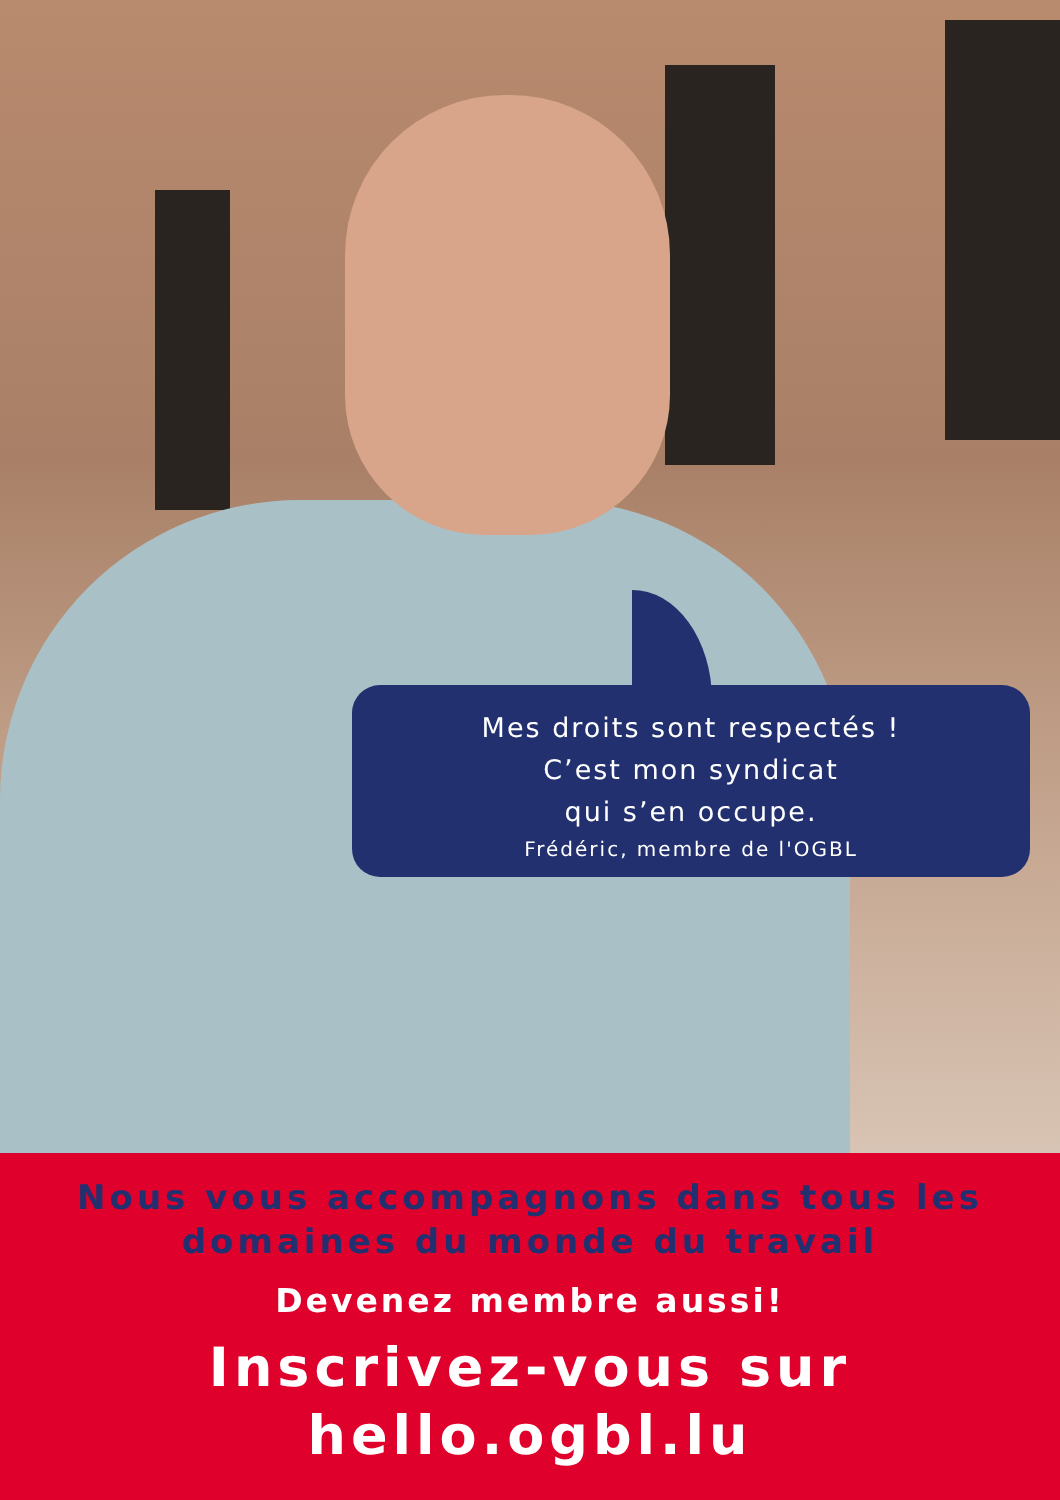Mes droits sont respectés !
C’est mon syndicat
qui s’en occupe.
Frédéric, membre de l'OGBL
Nous vous accompagnons dans tous les
domaines du monde du travail
Devenez membre aussi!
Inscrivez-vous sur
hello.ogbl.lu